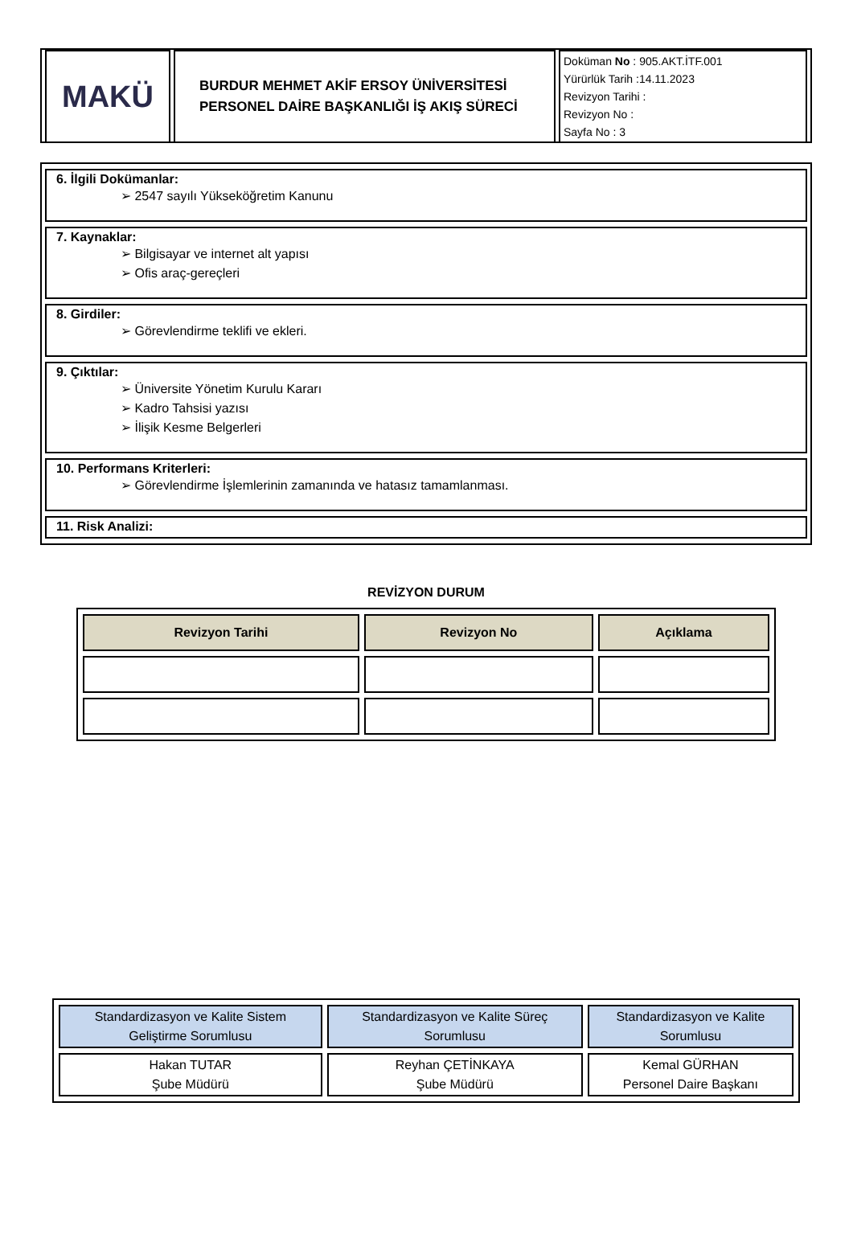| MAKÜ | BURDUR MEHMET AKİF ERSOY ÜNİVERSİTESİ PERSONEL DAİRE BAŞKANLIĞI İŞ AKIŞ SÜRECİ | Doküman No : 905.AKT.İTF.001 Yürürlük Tarih :14.11.2023 Revizyon Tarihi : Revizyon No : Sayfa No : 3 |
6. İlgili Dokümanlar:
➢ 2547 sayılı Yükseköğretim Kanunu
7. Kaynaklar:
➢ Bilgisayar ve internet alt yapısı
➢ Ofis araç-gereçleri
8. Girdiler:
➢ Görevlendirme teklifi ve ekleri.
9. Çıktılar:
➢ Üniversite Yönetim Kurulu Kararı
➢ Kadro Tahsisi yazısı
➢ İlişik Kesme Belgerleri
10. Performans Kriterleri:
➢ Görevlendirme İşlemlerinin zamanında ve hatasız tamamlanması.
11. Risk Analizi:
REVİZYON DURUM
| Revizyon Tarihi | Revizyon No | Açıklama |
| --- | --- | --- |
| Standardizasyon ve Kalite Sistem Geliştirme Sorumlusu | Standardizasyon ve Kalite Süreç Sorumlusu | Standardizasyon ve Kalite Sorumlusu |
| Hakan TUTAR Şube Müdürü | Reyhan ÇETİNKAYA Şube Müdürü | Kemal GÜRHAN Personel Daire Başkanı |